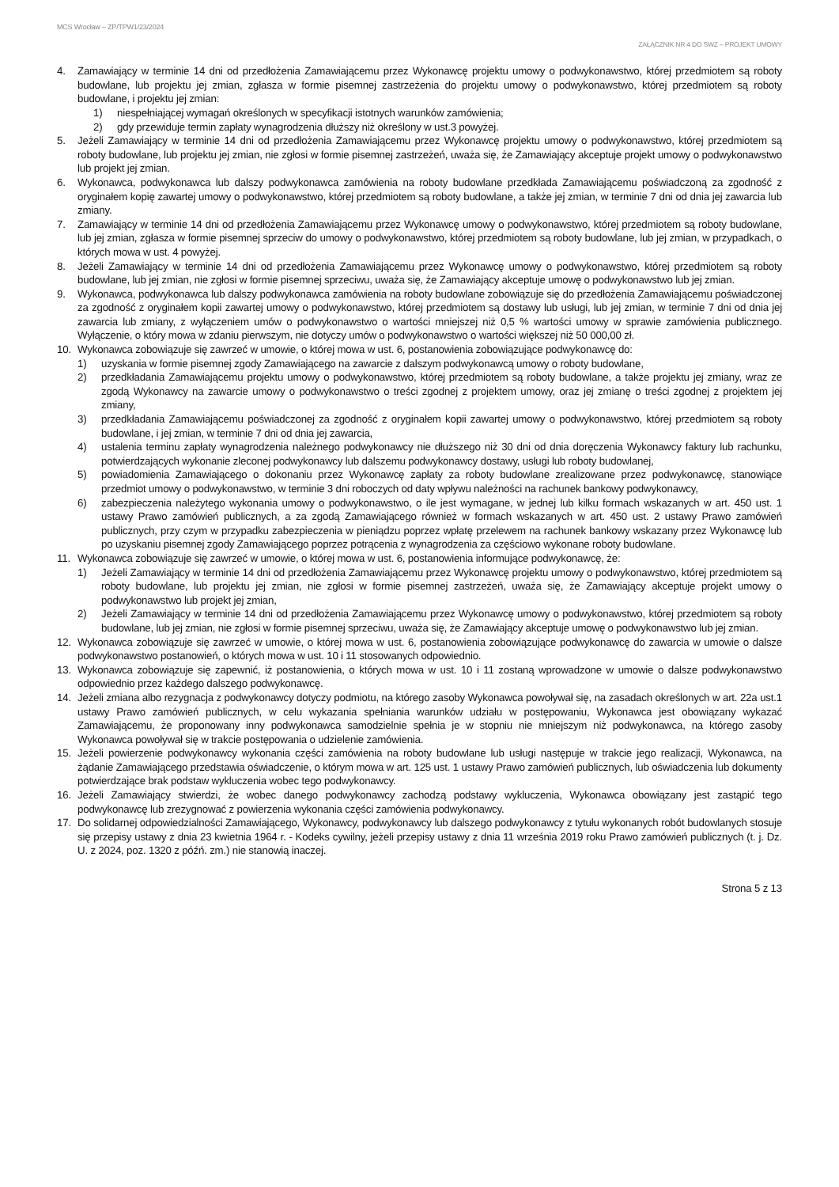MCS Wrocław – ZP/TPW1/23/2024
ZAŁĄCZNIK NR 4 DO SWZ – PROJEKT UMOWY
4. Zamawiający w terminie 14 dni od przedłożenia Zamawiającemu przez Wykonawcę projektu umowy o podwykonawstwo, której przedmiotem są roboty budowlane, lub projektu jej zmian, zgłasza w formie pisemnej zastrzeżenia do projektu umowy o podwykonawstwo, której przedmiotem są roboty budowlane, i projektu jej zmian:
1) niespełniającej wymagań określonych w specyfikacji istotnych warunków zamówienia;
2) gdy przewiduje termin zapłaty wynagrodzenia dłuższy niż określony w ust.3 powyżej.
5. Jeżeli Zamawiający w terminie 14 dni od przedłożenia Zamawiającemu przez Wykonawcę projektu umowy o podwykonawstwo, której przedmiotem są roboty budowlane, lub projektu jej zmian, nie zgłosi w formie pisemnej zastrzeżeń, uważa się, że Zamawiający akceptuje projekt umowy o podwykonawstwo lub projekt jej zmian.
6. Wykonawca, podwykonawca lub dalszy podwykonawca zamówienia na roboty budowlane przedkłada Zamawiającemu poświadczoną za zgodność z oryginałem kopię zawartej umowy o podwykonawstwo, której przedmiotem są roboty budowlane, a także jej zmian, w terminie 7 dni od dnia jej zawarcia lub zmiany.
7. Zamawiający w terminie 14 dni od przedłożenia Zamawiającemu przez Wykonawcę umowy o podwykonawstwo, której przedmiotem są roboty budowlane, lub jej zmian, zgłasza w formie pisemnej sprzeciw do umowy o podwykonawstwo, której przedmiotem są roboty budowlane, lub jej zmian, w przypadkach, o których mowa w ust. 4 powyżej.
8. Jeżeli Zamawiający w terminie 14 dni od przedłożenia Zamawiającemu przez Wykonawcę umowy o podwykonawstwo, której przedmiotem są roboty budowlane, lub jej zmian, nie zgłosi w formie pisemnej sprzeciwu, uważa się, że Zamawiający akceptuje umowę o podwykonawstwo lub jej zmian.
9. Wykonawca, podwykonawca lub dalszy podwykonawca zamówienia na roboty budowlane zobowiązuje się do przedłożenia Zamawiającemu poświadczonej za zgodność z oryginałem kopii zawartej umowy o podwykonawstwo, której przedmiotem są dostawy lub usługi, lub jej zmian, w terminie 7 dni od dnia jej zawarcia lub zmiany, z wyłączeniem umów o podwykonawstwo o wartości mniejszej niż 0,5 % wartości umowy w sprawie zamówienia publicznego. Wyłączenie, o który mowa w zdaniu pierwszym, nie dotyczy umów o podwykonawstwo o wartości większej niż 50 000,00 zł.
10. Wykonawca zobowiązuje się zawrzeć w umowie, o której mowa w ust. 6, postanowienia zobowiązujące podwykonawcę do:
1) uzyskania w formie pisemnej zgody Zamawiającego na zawarcie z dalszym podwykonawcą umowy o roboty budowlane,
2) przedkładania Zamawiającemu projektu umowy o podwykonawstwo, której przedmiotem są roboty budowlane, a także projektu jej zmiany, wraz ze zgodą Wykonawcy na zawarcie umowy o podwykonawstwo o treści zgodnej z projektem umowy, oraz jej zmianę o treści zgodnej z projektem jej zmiany,
3) przedkładania Zamawiającemu poświadczonej za zgodność z oryginałem kopii zawartej umowy o podwykonawstwo, której przedmiotem są roboty budowlane, i jej zmian, w terminie 7 dni od dnia jej zawarcia,
4) ustalenia terminu zapłaty wynagrodzenia należnego podwykonawcy nie dłuższego niż 30 dni od dnia doręczenia Wykonawcy faktury lub rachunku, potwierdzających wykonanie zleconej podwykonawcy lub dalszemu podwykonawcy dostawy, usługi lub roboty budowlanej,
5) powiadomienia Zamawiającego o dokonaniu przez Wykonawcę zapłaty za roboty budowlane zrealizowane przez podwykonawcę, stanowiące przedmiot umowy o podwykonawstwo, w terminie 3 dni roboczych od daty wpływu należności na rachunek bankowy podwykonawcy,
6) zabezpieczenia należytego wykonania umowy o podwykonawstwo, o ile jest wymagane, w jednej lub kilku formach wskazanych w art. 450 ust. 1 ustawy Prawo zamówień publicznych, a za zgodą Zamawiającego również w formach wskazanych w art. 450 ust. 2 ustawy Prawo zamówień publicznych, przy czym w przypadku zabezpieczenia w pieniądzu poprzez wpłatę przelewem na rachunek bankowy wskazany przez Wykonawcę lub po uzyskaniu pisemnej zgody Zamawiającego poprzez potrącenia z wynagrodzenia za częściowo wykonane roboty budowlane.
11. Wykonawca zobowiązuje się zawrzeć w umowie, o której mowa w ust. 6, postanowienia informujące podwykonawcę, że:
1) Jeżeli Zamawiający w terminie 14 dni od przedłożenia Zamawiającemu przez Wykonawcę projektu umowy o podwykonawstwo, której przedmiotem są roboty budowlane, lub projektu jej zmian, nie zgłosi w formie pisemnej zastrzeżeń, uważa się, że Zamawiający akceptuje projekt umowy o podwykonawstwo lub projekt jej zmian,
2) Jeżeli Zamawiający w terminie 14 dni od przedłożenia Zamawiającemu przez Wykonawcę umowy o podwykonawstwo, której przedmiotem są roboty budowlane, lub jej zmian, nie zgłosi w formie pisemnej sprzeciwu, uważa się, że Zamawiający akceptuje umowę o podwykonawstwo lub jej zmian.
12. Wykonawca zobowiązuje się zawrzeć w umowie, o której mowa w ust. 6, postanowienia zobowiązujące podwykonawcę do zawarcia w umowie o dalsze podwykonawstwo postanowień, o których mowa w ust. 10 i 11 stosowanych odpowiednio.
13. Wykonawca zobowiązuje się zapewnić, iż postanowienia, o których mowa w ust. 10 i 11 zostaną wprowadzone w umowie o dalsze podwykonawstwo odpowiednio przez każdego dalszego podwykonawcę.
14. Jeżeli zmiana albo rezygnacja z podwykonawcy dotyczy podmiotu, na którego zasoby Wykonawca powoływał się, na zasadach określonych w art. 22a ust.1 ustawy Prawo zamówień publicznych, w celu wykazania spełniania warunków udziału w postępowaniu, Wykonawca jest obowiązany wykazać Zamawiającemu, że proponowany inny podwykonawca samodzielnie spełnia je w stopniu nie mniejszym niż podwykonawca, na którego zasoby Wykonawca powoływał się w trakcie postępowania o udzielenie zamówienia.
15. Jeżeli powierzenie podwykonawcy wykonania części zamówienia na roboty budowlane lub usługi następuje w trakcie jego realizacji, Wykonawca, na żądanie Zamawiającego przedstawia oświadczenie, o którym mowa w art. 125 ust. 1 ustawy Prawo zamówień publicznych, lub oświadczenia lub dokumenty potwierdzające brak podstaw wykluczenia wobec tego podwykonawcy.
16. Jeżeli Zamawiający stwierdzi, że wobec danego podwykonawcy zachodzą podstawy wykluczenia, Wykonawca obowiązany jest zastąpić tego podwykonawcę lub zrezygnować z powierzenia wykonania części zamówienia podwykonawcy.
17. Do solidarnej odpowiedzialności Zamawiającego, Wykonawcy, podwykonawcy lub dalszego podwykonawcy z tytułu wykonanych robót budowlanych stosuje się przepisy ustawy z dnia 23 kwietnia 1964 r. - Kodeks cywilny, jeżeli przepisy ustawy z dnia 11 września 2019 roku Prawo zamówień publicznych (t. j. Dz. U. z 2024, poz. 1320 z późń. zm.) nie stanowią inaczej.
Strona 5 z 13